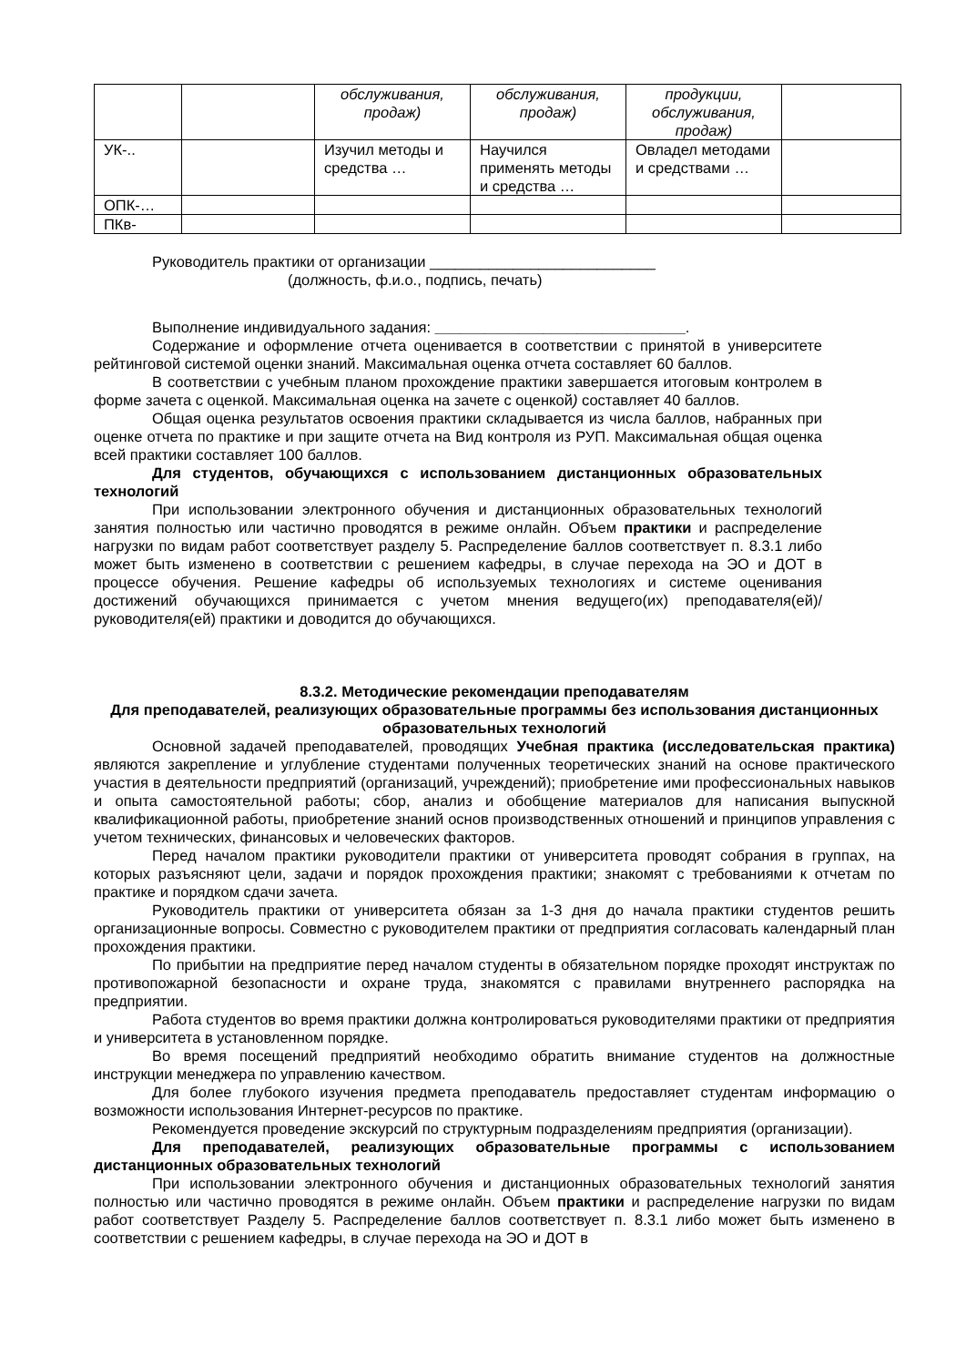| | | обслуживания, продаж) | обслуживания, продаж) | продукции, обслуживания, продаж) | |
| УК-.. | | Изучил методы и средства … | Научился применять методы и средства … | Овладел методами и средствами … | |
| ОПК-… | | | | | |
| ПКв- | | | | | |
Руководитель практики от организации ___________________________
(должность, ф.и.о., подпись, печать)
Выполнение индивидуального задания: ______________________________.
Содержание и оформление отчета оценивается в соответствии с принятой в университете рейтинговой системой оценки знаний. Максимальная оценка отчета составляет 60 баллов.
В соответствии с учебным планом прохождение практики завершается итоговым контролем в форме зачета с оценкой. Максимальная оценка на зачете с оценкой) составляет 40 баллов.
Общая оценка результатов освоения практики складывается из числа баллов, набранных при оценке отчета по практике и при защите отчета на Вид контроля из РУП. Максимальная общая оценка всей практики составляет 100 баллов.
Для студентов, обучающихся с использованием дистанционных образовательных технологий
При использовании электронного обучения и дистанционных образовательных технологий занятия полностью или частично проводятся в режиме онлайн. Объем практики и распределение нагрузки по видам работ соответствует разделу 5. Распределение баллов соответствует п. 8.3.1 либо может быть изменено в соответствии с решением кафедры, в случае перехода на ЭО и ДОТ в процессе обучения. Решение кафедры об используемых технологиях и системе оценивания достижений обучающихся принимается с учетом мнения ведущего(их) преподавателя(ей)/руководителя(ей) практики и доводится до обучающихся.
8.3.2. Методические рекомендации преподавателям
Для преподавателей, реализующих образовательные программы без использования дистанционных образовательных технологий
Основной задачей преподавателей, проводящих Учебная практика (исследовательская практика) являются закрепление и углубление студентами полученных теоретических знаний на основе практического участия в деятельности предприятий (организаций, учреждений); приобретение ими профессиональных навыков и опыта самостоятельной работы; сбор, анализ и обобщение материалов для написания выпускной квалификационной работы, приобретение знаний основ производственных отношений и принципов управления с учетом технических, финансовых и человеческих факторов.
Перед началом практики руководители практики от университета проводят собрания в группах, на которых разъясняют цели, задачи и порядок прохождения практики; знакомят с требованиями к отчетам по практике и порядком сдачи зачета.
Руководитель практики от университета обязан за 1-3 дня до начала практики студентов решить организационные вопросы. Совместно с руководителем практики от предприятия согласовать календарный план прохождения практики.
По прибытии на предприятие перед началом студенты в обязательном порядке проходят инструктаж по противопожарной безопасности и охране труда, знакомятся с правилами внутреннего распорядка на предприятии.
Работа студентов во время практики должна контролироваться руководителями практики от предприятия и университета в установленном порядке.
Во время посещений предприятий необходимо обратить внимание студентов на должностные инструкции менеджера по управлению качеством.
Для более глубокого изучения предмета преподаватель предоставляет студентам информацию о возможности использования Интернет-ресурсов по практике.
Рекомендуется проведение экскурсий по структурным подразделениям предприятия (организации).
Для преподавателей, реализующих образовательные программы с использованием дистанционных образовательных технологий
При использовании электронного обучения и дистанционных образовательных технологий занятия полностью или частично проводятся в режиме онлайн. Объем практики и распределение нагрузки по видам работ соответствует Разделу 5. Распределение баллов соответствует п. 8.3.1 либо может быть изменено в соответствии с решением кафедры, в случае перехода на ЭО и ДОТ в